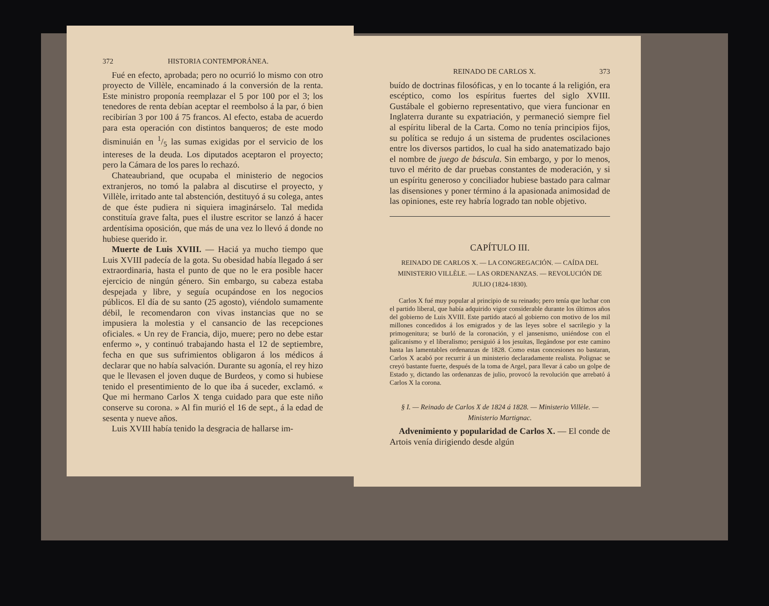372 HISTORIA CONTEMPORÁNEA.
Fué en efecto, aprobada; pero no ocurrió lo mismo con otro proyecto de Villèle, encaminado á la conversión de la renta. Este ministro proponía reemplazar el 5 por 100 por el 3; los tenedores de renta debían aceptar el reembolso á la par, ó bien recibirían 3 por 100 á 75 francos. Al efecto, estaba de acuerdo para esta operación con distintos banqueros; de este modo disminuián en 1/5 las sumas exigidas por el servicio de los intereses de la deuda. Los diputados aceptaron el proyecto; pero la Cámara de los pares lo rechazó.
Chateaubriand, que ocupaba el ministerio de negocios extranjeros, no tomó la palabra al discutirse el proyecto, y Villèle, irritado ante tal abstención, destituyó á su colega, antes de que éste pudiera ni siquiera imaginárselo. Tal medida constituía grave falta, pues el ilustre escritor se lanzó á hacer ardentísima oposición, que más de una vez lo llevó á donde no hubiese querido ir.
Muerte de Luis XVIII. — Haciá ya mucho tiempo que Luis XVIII padecía de la gota. Su obesidad había llegado á ser extraordinaria, hasta el punto de que no le era posible hacer ejercicio de ningún género. Sin embargo, su cabeza estaba despejada y libre, y seguía ocupándose en los negocios públicos. El día de su santo (25 agosto), viéndolo sumamente débil, le recomendaron con vivas instancias que no se impusiera la molestia y el cansancio de las recepciones oficiales. « Un rey de Francia, dijo, muere; pero no debe estar enfermo », y continuó trabajando hasta el 12 de septiembre, fecha en que sus sufrimientos obligaron á los médicos á declarar que no había salvación. Durante su agonía, el rey hizo que le llevasen el joven duque de Burdeos, y como si hubiese tenido el presentimiento de lo que iba á suceder, exclamó. « Que mi hermano Carlos X tenga cuidado para que este niño conserve su corona. » Al fin murió el 16 de sept., á la edad de sesenta y nueve años.
Luis XVIII había tenido la desgracia de hallarse im-
REINADO DE CARLOS X. 373
buído de doctrinas filosóficas, y en lo tocante á la religión, era escéptico, como los espíritus fuertes del siglo XVIII. Gustábale el gobierno representativo, que viera funcionar en Inglaterra durante su expatriación, y permaneció siempre fiel al espíritu liberal de la Carta. Como no tenía principios fijos, su política se redujo á un sistema de prudentes oscilaciones entre los diversos partidos, lo cual ha sido anatematizado bajo el nombre de juego de báscula. Sin embargo, y por lo menos, tuvo el mérito de dar pruebas constantes de moderación, y si un espíritu generoso y conciliador hubiese bastado para calmar las disensiones y poner término á la apasionada animosidad de las opiniones, este rey habría logrado tan noble objetivo.
CAPÍTULO III.
REINADO DE CARLOS X. — LA CONGREGACIÓN. — CAÍDA DEL MINISTERIO VILLÈLE. — LAS ORDENANZAS. — REVOLUCIÓN DE JULIO (1824-1830).
Carlos X fué muy popular al principio de su reinado; pero tenía que luchar con el partido liberal, que había adquirido vigor considerable durante los últimos años del gobierno de Luis XVIII. Este partido atacó al gobierno con motivo de los mil millones concedidos á los emigrados y de las leyes sobre el sacrilegio y la primogenitura; se burló de la coronación, y el jansenismo, uniéndose con el galicanismo y el liberalismo; persiguió á los jesuítas, llegándose por este camino hasta las lamentables ordenanzas de 1828. Como estas concesiones no bastaran, Carlos X acabó por recurrir á un ministerio declaradamente realista. Polignac se creyó bastante fuerte, después de la toma de Argel, para llevar á cabo un golpe de Estado y, dictando las ordenanzas de julio, provocó la revolución que arrebató á Carlos X la corona.
§ I. — Reinado de Carlos X de 1824 á 1828. — Ministerio Villèle. — Ministerio Martignac.
Advenimiento y popularidad de Carlos X. — El conde de Artois venía dirigiendo desde algún